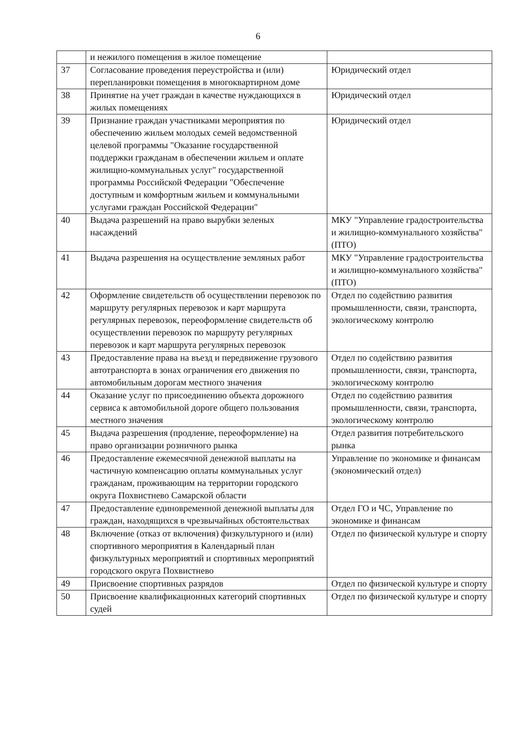6
| | и нежилого помещения в жилое помещение | |
| 37 | Согласование проведения переустройства и (или) перепланировки помещения в многоквартирном доме | Юридический отдел |
| 38 | Принятие на учет граждан в качестве нуждающихся в жилых помещениях | Юридический отдел |
| 39 | Признание граждан участниками мероприятия по обеспечению жильем молодых семей ведомственной целевой программы "Оказание государственной поддержки гражданам в обеспечении жильем и оплате жилищно-коммунальных услуг" государственной программы Российской Федерации "Обеспечение доступным и комфортным жильем и коммунальными услугами граждан Российской Федерации" | Юридический отдел |
| 40 | Выдача разрешений на право вырубки зеленых насаждений | МКУ "Управление градостроительства и жилищно-коммунального хозяйства" (ПТО) |
| 41 | Выдача разрешения на осуществление земляных работ | МКУ "Управление градостроительства и жилищно-коммунального хозяйства" (ПТО) |
| 42 | Оформление свидетельств об осуществлении перевозок по маршруту регулярных перевозок и карт маршрута регулярных перевозок, переоформление свидетельств об осуществлении перевозок по маршруту регулярных перевозок и карт маршрута регулярных перевозок | Отдел по содействию развития промышленности, связи, транспорта, экологическому контролю |
| 43 | Предоставление права на въезд и передвижение грузового автотранспорта в зонах ограничения его движения по автомобильным дорогам местного значения | Отдел по содействию развития промышленности, связи, транспорта, экологическому контролю |
| 44 | Оказание услуг по присоединению объекта дорожного сервиса к автомобильной дороге общего пользования местного значения | Отдел по содействию развития промышленности, связи, транспорта, экологическому контролю |
| 45 | Выдача разрешения (продление, переоформление) на право организации розничного рынка | Отдел развития потребительского рынка |
| 46 | Предоставление ежемесячной денежной выплаты на частичную компенсацию оплаты коммунальных услуг гражданам, проживающим на территории городского округа Похвистнево Самарской области | Управление по экономике и финансам (экономический отдел) |
| 47 | Предоставление единовременной денежной выплаты для граждан, находящихся в чрезвычайных обстоятельствах | Отдел ГО и ЧС, Управление по экономике и финансам |
| 48 | Включение (отказ от включения) физкультурного и (или) спортивного мероприятия в Календарный план физкультурных мероприятий и спортивных мероприятий городского округа Похвистнево | Отдел по физической культуре и спорту |
| 49 | Присвоение спортивных разрядов | Отдел по физической культуре и спорту |
| 50 | Присвоение квалификационных категорий спортивных судей | Отдел по физической культуре и спорту |